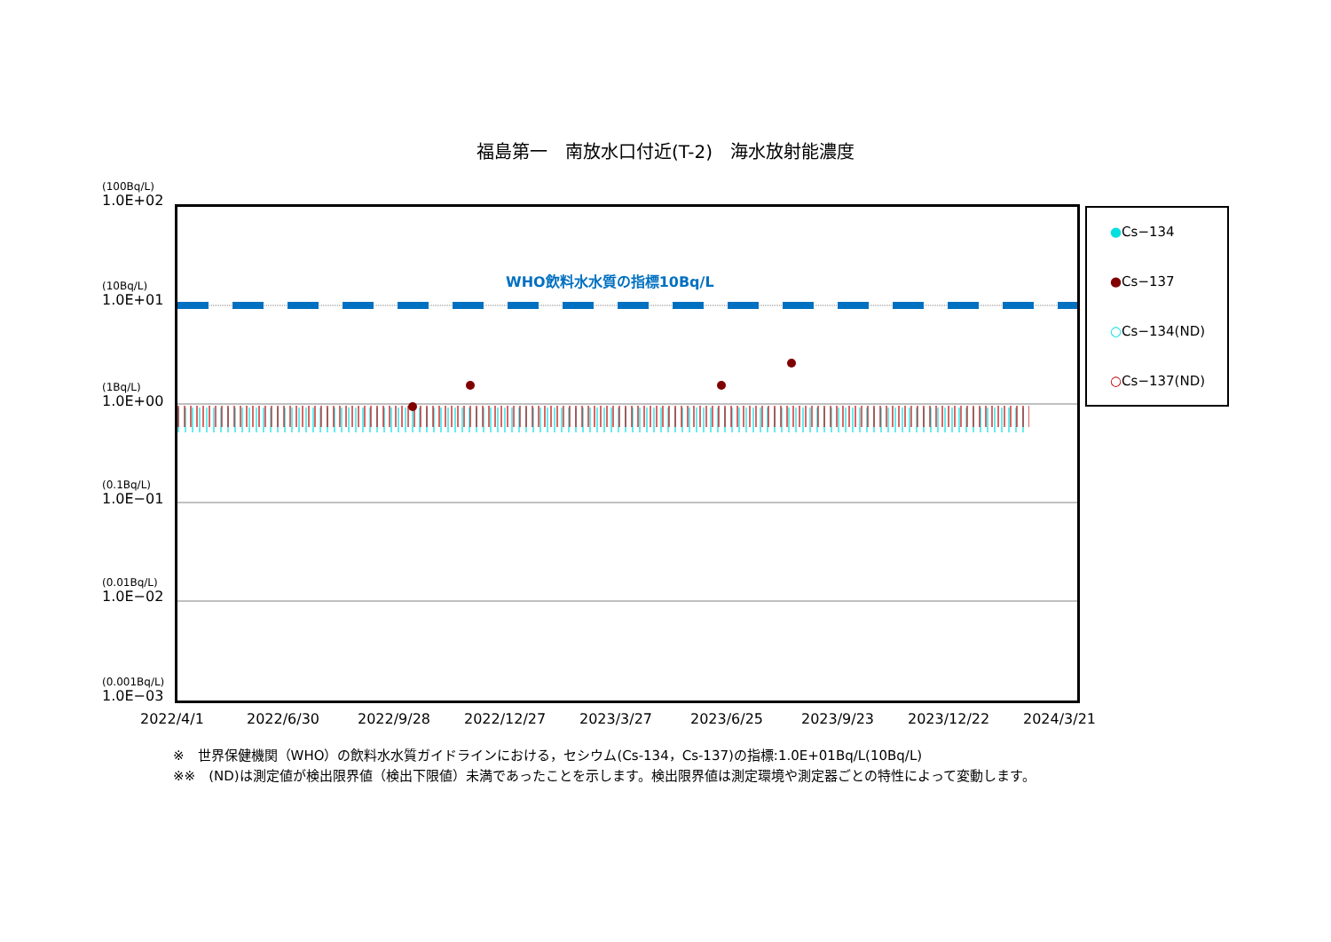福島第一　南放水口付近(T-2)　海水放射能濃度
(100Bq/L)
1.0E+02
(10Bq/L)
1.0E+01
(1Bq/L)
1.0E+00
(0.1Bq/L)
1.0E−01
(0.01Bq/L)
1.0E−02
(0.001Bq/L)
1.0E−03
WHO飲料水水質の指標10Bq/L
●Cs−134
●Cs−137
○Cs−134(ND)
○Cs−137(ND)
2022/4/1 2022/6/30 2022/9/28 2022/12/27 2023/3/27 2023/6/25 2023/9/23 2023/12/22 2024/3/21
※　世界保健機関（WHO）の飲料水水質ガイドラインにおける，セシウム(Cs-134，Cs-137)の指標:1.0E+01Bq/L(10Bq/L)
※※　(ND)は測定値が検出限界値（検出下限値）未満であったことを示します。検出限界値は測定環境や測定器ごとの特性によって変動します。